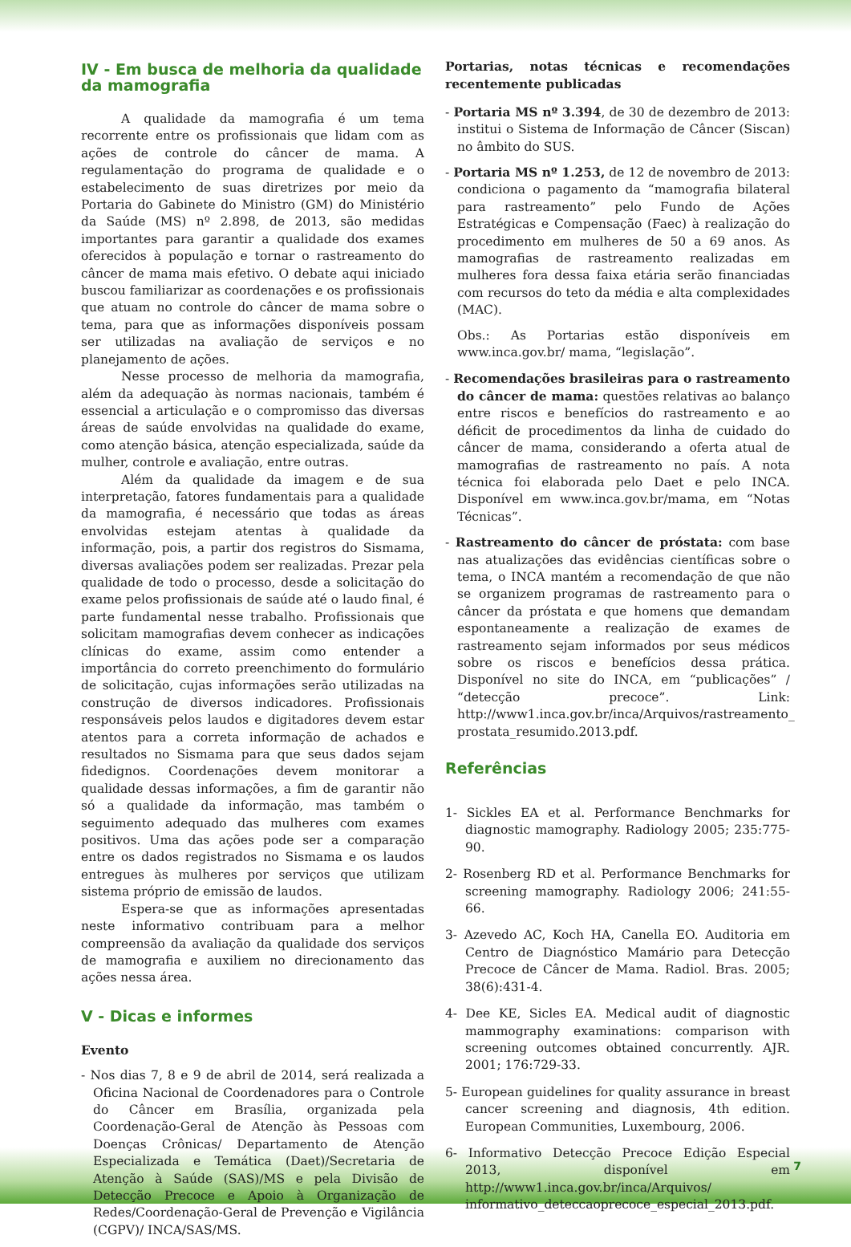IV - Em busca de melhoria da qualidade da mamografia
A qualidade da mamografia é um tema recorrente entre os profissionais que lidam com as ações de controle do câncer de mama. A regulamentação do programa de qualidade e o estabelecimento de suas diretrizes por meio da Portaria do Gabinete do Ministro (GM) do Ministério da Saúde (MS) nº 2.898, de 2013, são medidas importantes para garantir a qualidade dos exames oferecidos à população e tornar o rastreamento do câncer de mama mais efetivo. O debate aqui iniciado buscou familiarizar as coordenações e os profissionais que atuam no controle do câncer de mama sobre o tema, para que as informações disponíveis possam ser utilizadas na avaliação de serviços e no planejamento de ações.
Nesse processo de melhoria da mamografia, além da adequação às normas nacionais, também é essencial a articulação e o compromisso das diversas áreas de saúde envolvidas na qualidade do exame, como atenção básica, atenção especializada, saúde da mulher, controle e avaliação, entre outras.
Além da qualidade da imagem e de sua interpretação, fatores fundamentais para a qualidade da mamografia, é necessário que todas as áreas envolvidas estejam atentas à qualidade da informação, pois, a partir dos registros do Sismama, diversas avaliações podem ser realizadas. Prezar pela qualidade de todo o processo, desde a solicitação do exame pelos profissionais de saúde até o laudo final, é parte fundamental nesse trabalho. Profissionais que solicitam mamografias devem conhecer as indicações clínicas do exame, assim como entender a importância do correto preenchimento do formulário de solicitação, cujas informações serão utilizadas na construção de diversos indicadores. Profissionais responsáveis pelos laudos e digitadores devem estar atentos para a correta informação de achados e resultados no Sismama para que seus dados sejam fidedignos. Coordenações devem monitorar a qualidade dessas informações, a fim de garantir não só a qualidade da informação, mas também o seguimento adequado das mulheres com exames positivos. Uma das ações pode ser a comparação entre os dados registrados no Sismama e os laudos entregues às mulheres por serviços que utilizam sistema próprio de emissão de laudos.
Espera-se que as informações apresentadas neste informativo contribuam para a melhor compreensão da avaliação da qualidade dos serviços de mamografia e auxiliem no direcionamento das ações nessa área.
V - Dicas e informes
Evento
- Nos dias 7, 8 e 9 de abril de 2014, será realizada a Oficina Nacional de Coordenadores para o Controle do Câncer em Brasília, organizada pela Coordenação-Geral de Atenção às Pessoas com Doenças Crônicas/ Departamento de Atenção Especializada e Temática (Daet)/Secretaria de Atenção à Saúde (SAS)/MS e pela Divisão de Detecção Precoce e Apoio à Organização de Redes/Coordenação-Geral de Prevenção e Vigilância (CGPV)/ INCA/SAS/MS.
Portarias, notas técnicas e recomendações recentemente publicadas
- Portaria MS nº 3.394, de 30 de dezembro de 2013: institui o Sistema de Informação de Câncer (Siscan) no âmbito do SUS.
- Portaria MS nº 1.253, de 12 de novembro de 2013: condiciona o pagamento da “mamografia bilateral para rastreamento” pelo Fundo de Ações Estratégicas e Compensação (Faec) à realização do procedimento em mulheres de 50 a 69 anos. As mamografias de rastreamento realizadas em mulheres fora dessa faixa etária serão financiadas com recursos do teto da média e alta complexidades (MAC).
Obs.: As Portarias estão disponíveis em www.inca.gov.br/ mama, “legislação”.
- Recomendações brasileiras para o rastreamento do câncer de mama: questões relativas ao balanço entre riscos e benefícios do rastreamento e ao déficit de procedimentos da linha de cuidado do câncer de mama, considerando a oferta atual de mamografias de rastreamento no país. A nota técnica foi elaborada pelo Daet e pelo INCA. Disponível em www.inca.gov.br/mama, em “Notas Técnicas”.
- Rastreamento do câncer de próstata: com base nas atualizações das evidências científicas sobre o tema, o INCA mantém a recomendação de que não se organizem programas de rastreamento para o câncer da próstata e que homens que demandam espontaneamente a realização de exames de rastreamento sejam informados por seus médicos sobre os riscos e benefícios dessa prática. Disponível no site do INCA, em “publicações” / “detecção precoce”. Link: http://www1.inca.gov.br/inca/Arquivos/rastreamento_ prostata_resumido.2013.pdf.
Referências
1- Sickles EA et al. Performance Benchmarks for diagnostic mamography. Radiology 2005; 235:775-90.
2- Rosenberg RD et al. Performance Benchmarks for screening mamography. Radiology 2006; 241:55-66.
3- Azevedo AC, Koch HA, Canella EO. Auditoria em Centro de Diagnóstico Mamário para Detecção Precoce de Câncer de Mama. Radiol. Bras. 2005; 38(6):431-4.
4- Dee KE, Sicles EA. Medical audit of diagnostic mammography examinations: comparison with screening outcomes obtained concurrently. AJR. 2001; 176:729-33.
5- European guidelines for quality assurance in breast cancer screening and diagnosis, 4th edition. European Communities, Luxembourg, 2006.
6- Informativo Detecção Precoce Edição Especial 2013, disponível em http://www1.inca.gov.br/inca/Arquivos/ informativo_deteccaoprecoce_especial_2013.pdf.
7